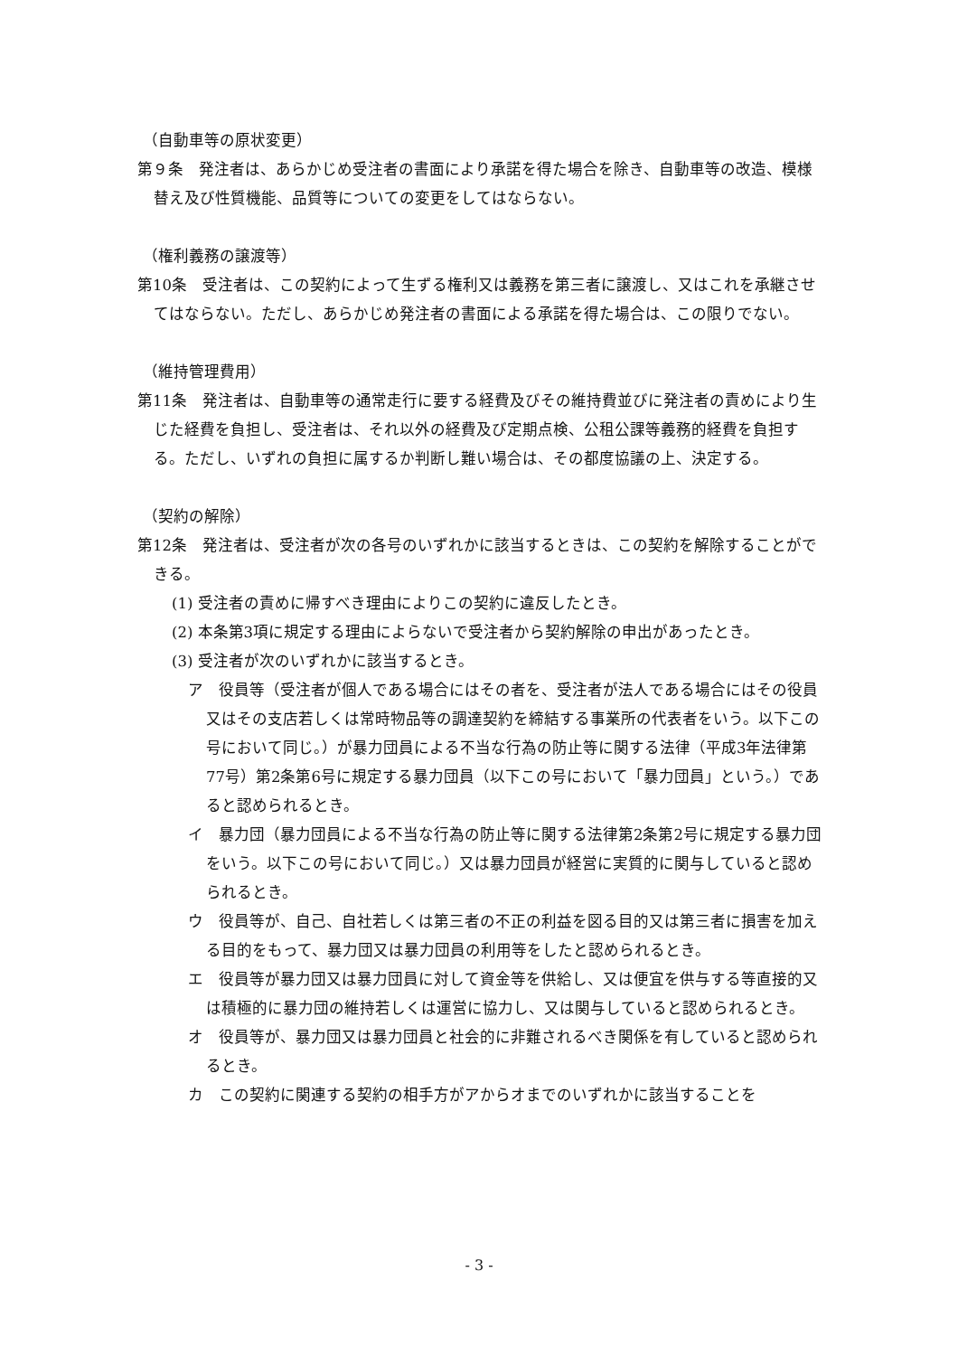（自動車等の原状変更）
第９条　発注者は、あらかじめ受注者の書面により承諾を得た場合を除き、自動車等の改造、模様替え及び性質機能、品質等についての変更をしてはならない。
（権利義務の譲渡等）
第10条　受注者は、この契約によって生ずる権利又は義務を第三者に譲渡し、又はこれを承継させてはならない。ただし、あらかじめ発注者の書面による承諾を得た場合は、この限りでない。
（維持管理費用）
第11条　発注者は、自動車等の通常走行に要する経費及びその維持費並びに発注者の責めにより生じた経費を負担し、受注者は、それ以外の経費及び定期点検、公租公課等義務的経費を負担する。ただし、いずれの負担に属するか判断し難い場合は、その都度協議の上、決定する。
（契約の解除）
第12条　発注者は、受注者が次の各号のいずれかに該当するときは、この契約を解除することができる。
(1) 受注者の責めに帰すべき理由によりこの契約に違反したとき。
(2) 本条第3項に規定する理由によらないで受注者から契約解除の申出があったとき。
(3) 受注者が次のいずれかに該当するとき。
ア　役員等（受注者が個人である場合にはその者を、受注者が法人である場合にはその役員又はその支店若しくは常時物品等の調達契約を締結する事業所の代表者をいう。以下この号において同じ。）が暴力団員による不当な行為の防止等に関する法律（平成3年法律第77号）第2条第6号に規定する暴力団員（以下この号において「暴力団員」という。）であると認められるとき。
イ　暴力団（暴力団員による不当な行為の防止等に関する法律第2条第2号に規定する暴力団をいう。以下この号において同じ。）又は暴力団員が経営に実質的に関与していると認められるとき。
ウ　役員等が、自己、自社若しくは第三者の不正の利益を図る目的又は第三者に損害を加える目的をもって、暴力団又は暴力団員の利用等をしたと認められるとき。
エ　役員等が暴力団又は暴力団員に対して資金等を供給し、又は便宜を供与する等直接的又は積極的に暴力団の維持若しくは運営に協力し、又は関与していると認められるとき。
オ　役員等が、暴力団又は暴力団員と社会的に非難されるべき関係を有していると認められるとき。
カ　この契約に関連する契約の相手方がアからオまでのいずれかに該当することを
- 3 -